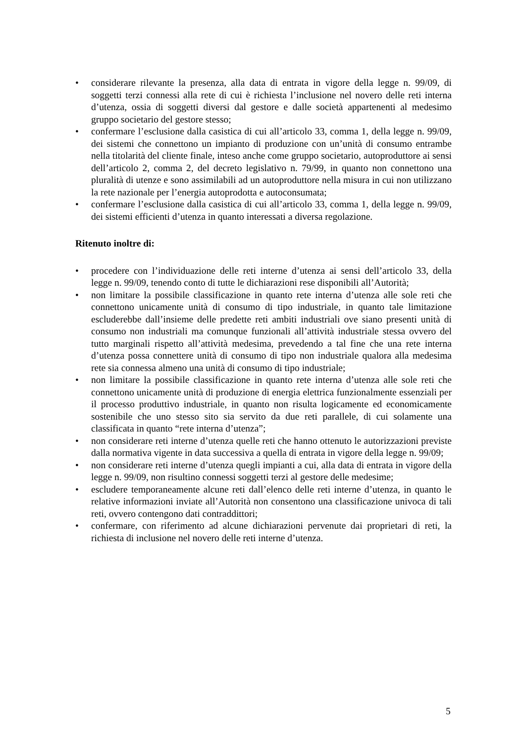• considerare rilevante la presenza, alla data di entrata in vigore della legge n. 99/09, di soggetti terzi connessi alla rete di cui è richiesta l’inclusione nel novero delle reti interna d’utenza, ossia di soggetti diversi dal gestore e dalle società appartenenti al medesimo gruppo societario del gestore stesso;
• confermare l’esclusione dalla casistica di cui all’articolo 33, comma 1, della legge n. 99/09, dei sistemi che connettono un impianto di produzione con un’unità di consumo entrambe nella titolarità del cliente finale, inteso anche come gruppo societario, autoproduttore ai sensi dell’articolo 2, comma 2, del decreto legislativo n. 79/99, in quanto non connettono una pluralità di utenze e sono assimilabili ad un autoproduttore nella misura in cui non utilizzano la rete nazionale per l’energia autoprodotta e autoconsumata;
• confermare l’esclusione dalla casistica di cui all’articolo 33, comma 1, della legge n. 99/09, dei sistemi efficienti d’utenza in quanto interessati a diversa regolazione.
Ritenuto inoltre di:
• procedere con l’individuazione delle reti interne d’utenza ai sensi dell’articolo 33, della legge n. 99/09, tenendo conto di tutte le dichiarazioni rese disponibili all’Autorità;
• non limitare la possibile classificazione in quanto rete interna d’utenza alle sole reti che connettono unicamente unità di consumo di tipo industriale, in quanto tale limitazione escluderebbe dall’insieme delle predette reti ambiti industriali ove siano presenti unità di consumo non industriali ma comunque funzionali all’attività industriale stessa ovvero del tutto marginali rispetto all’attività medesima, prevedendo a tal fine che una rete interna d’utenza possa connettere unità di consumo di tipo non industriale qualora alla medesima rete sia connessa almeno una unità di consumo di tipo industriale;
• non limitare la possibile classificazione in quanto rete interna d’utenza alle sole reti che connettono unicamente unità di produzione di energia elettrica funzionalmente essenziali per il processo produttivo industriale, in quanto non risulta logicamente ed economicamente sostenibile che uno stesso sito sia servito da due reti parallele, di cui solamente una classificata in quanto “rete interna d’utenza”;
• non considerare reti interne d’utenza quelle reti che hanno ottenuto le autorizzazioni previste dalla normativa vigente in data successiva a quella di entrata in vigore della legge n. 99/09;
• non considerare reti interne d’utenza quegli impianti a cui, alla data di entrata in vigore della legge n. 99/09, non risultino connessi soggetti terzi al gestore delle medesime;
• escludere temporaneamente alcune reti dall’elenco delle reti interne d’utenza, in quanto le relative informazioni inviate all’Autorità non consentono una classificazione univoca di tali reti, ovvero contengono dati contraddittori;
• confermare, con riferimento ad alcune dichiarazioni pervenute dai proprietari di reti, la richiesta di inclusione nel novero delle reti interne d’utenza.
5